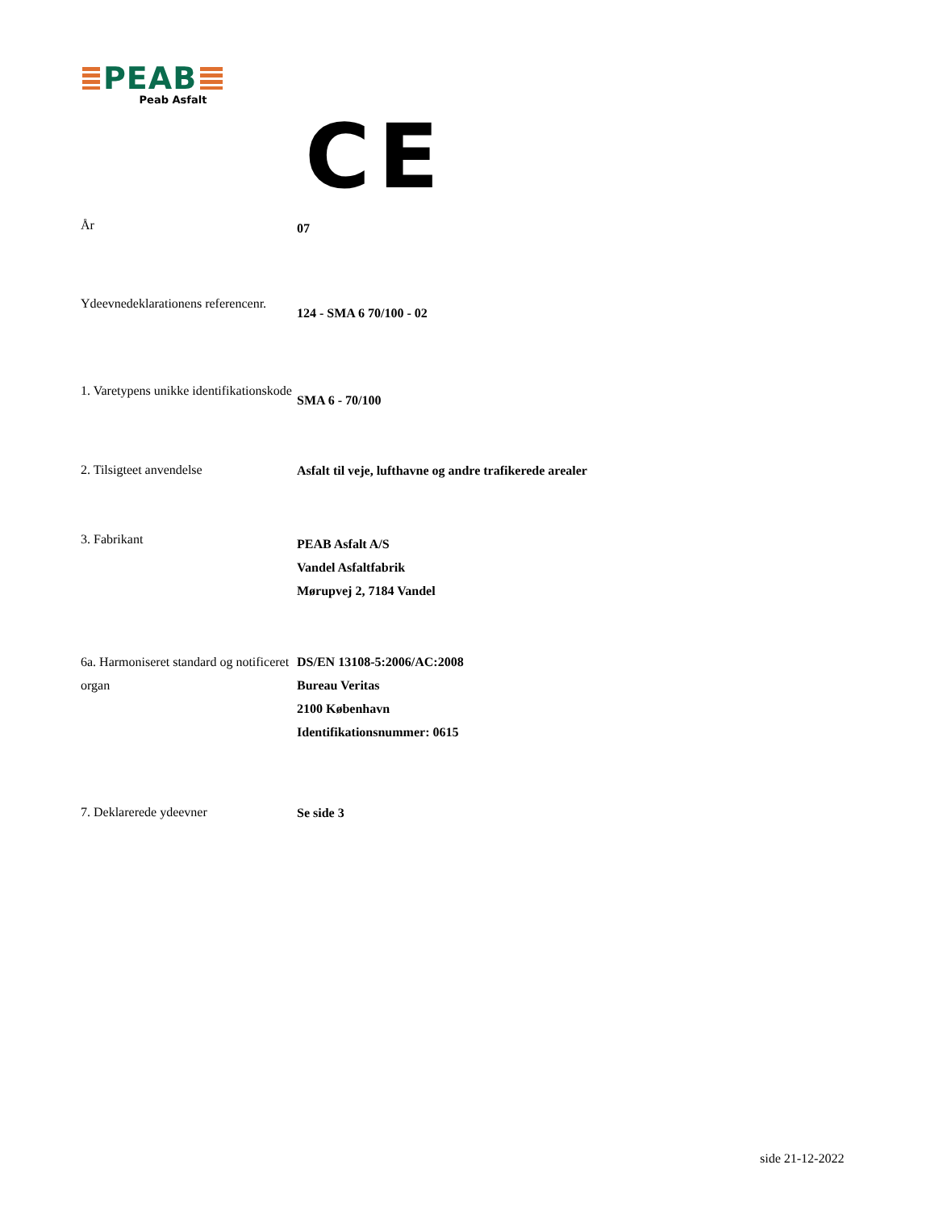PEAB
Peab Asfalt
CE
År
07
Ydeevnedeklarationens referencenr.
124 - SMA 6 70/100 - 02
1. Varetypens unikke identifikationskode
SMA 6 - 70/100
2. Tilsigteet anvendelse
Asfalt til veje, lufthavne og andre trafikerede arealer
3. Fabrikant
PEAB Asfalt A/S
Vandel Asfaltfabrik
Mørupvej 2, 7184 Vandel
6a. Harmoniseret standard og notificeret organ
DS/EN 13108-5:2006/AC:2008
Bureau Veritas
2100 København
Identifikationsnummer: 0615
7. Deklarerede ydeevner
Se side 3
side 21-12-2022